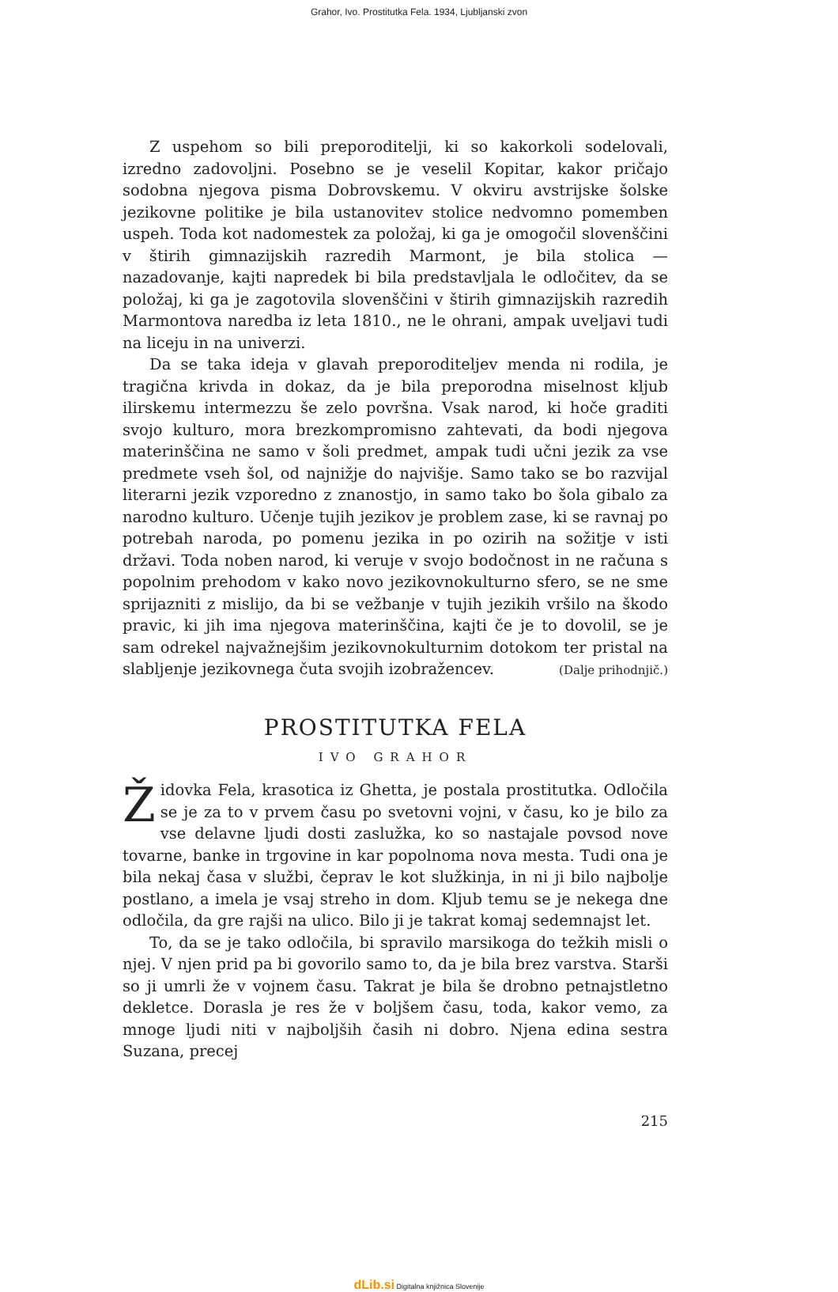Grahor, Ivo. Prostitutka Fela. 1934, Ljubljanski zvon
Z uspehom so bili preporoditelji, ki so kakorkoli sodelovali, izredno zadovoljni. Posebno se je veselil Kopitar, kakor pričajo sodobna njegova pisma Dobrovskemu. V okviru avstrijske šolske jezikovne politike je bila ustanovitev stolice nedvomno pomemben uspeh. Toda kot nadomestek za položaj, ki ga je omogočil slovenščini v štirih gimnazijskih razredih Marmont, je bila stolica — nazadovanje, kajti napredek bi bila predstavljala le odločitev, da se položaj, ki ga je zagotovila slovenščini v štirih gimnazijskih razredih Marmontova naredba iz leta 1810., ne le ohrani, ampak uveljavi tudi na liceju in na univerzi.
Da se taka ideja v glavah preporoditeljev menda ni rodila, je tragična krivda in dokaz, da je bila preporodna miselnost kljub ilirskemu intermezzu še zelo površna. Vsak narod, ki hoče graditi svojo kulturo, mora brezkompromisno zahtevati, da bodi njegova materinščina ne samo v šoli predmet, ampak tudi učni jezik za vse predmete vseh šol, od najnižje do najvišje. Samo tako se bo razvijal literarni jezik vzporedno z znanostjo, in samo tako bo šola gibalo za narodno kulturo. Učenje tujih jezikov je problem zase, ki se ravnaj po potrebah naroda, po pomenu jezika in po ozirih na sožitje v isti državi. Toda noben narod, ki veruje v svojo bodočnost in ne računa s popolnim prehodom v kako novo jezikovnokulturno sfero, se ne sme sprijazniti z mislijo, da bi se vežbanje v tujih jezikih vršilo na škodo pravic, ki jih ima njegova materinščina, kajti če je to dovolil, se je sam odrekel najvažnejšim jezikovnokulturnim dotokom ter pristal na slabljenje jezikovnega čuta svojih izobražencev.
(Dalje prihodnjič.)
PROSTITUTKA FELA
IVO GRAHOR
Židovka Fela, krasotica iz Ghetta, je postala prostitutka. Odločila se je za to v prvem času po svetovni vojni, v času, ko je bilo za vse delavne ljudi dosti zaslužka, ko so nastajale povsod nove tovarne, banke in trgovine in kar popolnoma nova mesta. Tudi ona je bila nekaj časa v službi, čeprav le kot služkinja, in ni ji bilo najbolje postlano, a imela je vsaj streho in dom. Kljub temu se je nekega dne odločila, da gre rajši na ulico. Bilo ji je takrat komaj sedemnajst let.
To, da se je tako odločila, bi spravilo marsikoga do težkih misli o njej. V njen prid pa bi govorilo samo to, da je bila brez varstva. Starši so ji umrli že v vojnem času. Takrat je bila še drobno petnajstletno dekletce. Dorasla je res že v boljšem času, toda, kakor vemo, za mnoge ljudi niti v najboljših časih ni dobro. Njena edina sestra Suzana, precej
215
dLib.si Digitalna knjižnica Slovenije